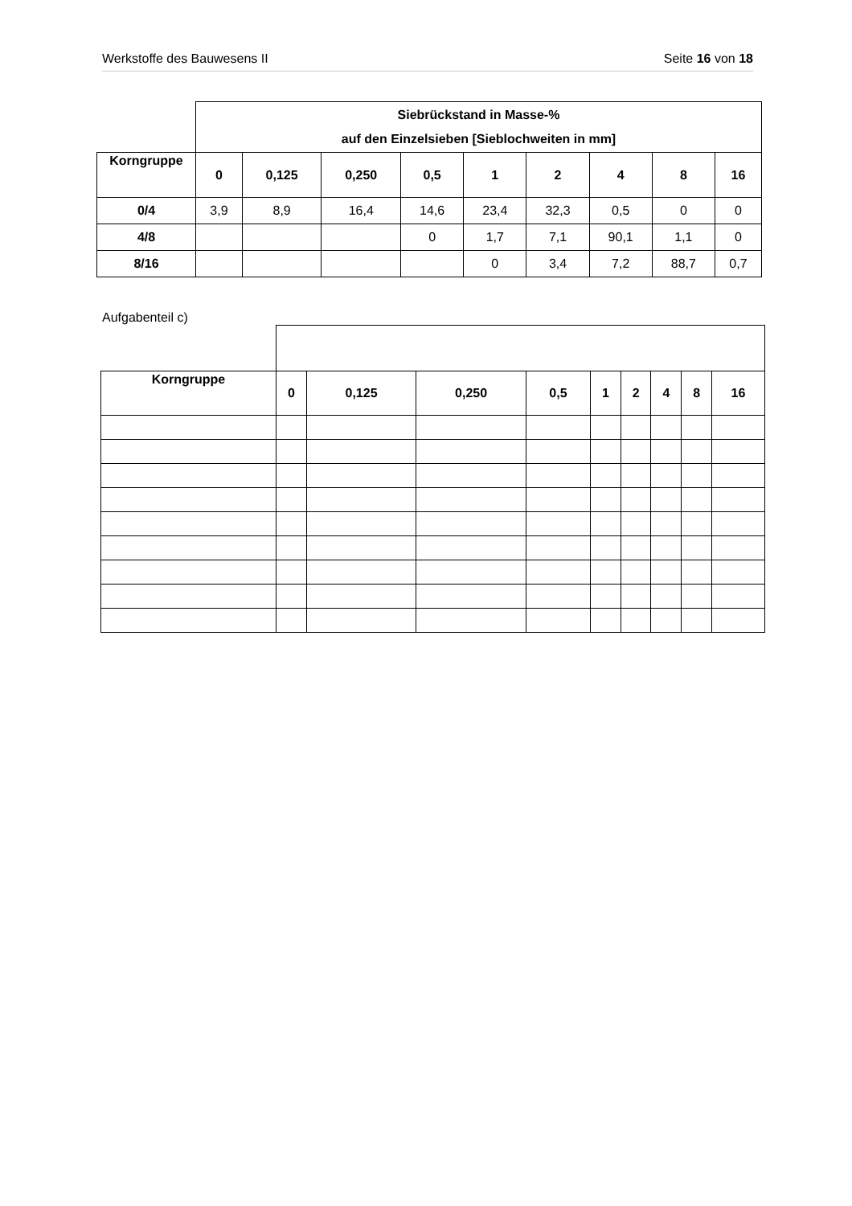Werkstoffe des Bauwesens II Seite 16 von 18
| | Siebrückstand in Masse-% auf den Einzelsieben [Sieblochweiten in mm] | | | | | | | | |
| --- | --- | --- | --- | --- | --- | --- | --- | --- | --- |
| Korngruppe | 0 | 0,125 | 0,250 | 0,5 | 1 | 2 | 4 | 8 | 16 |
| 0/4 | 3,9 | 8,9 | 16,4 | 14,6 | 23,4 | 32,3 | 0,5 | 0 | 0 |
| 4/8 | | | | 0 | 1,7 | 7,1 | 90,1 | 1,1 | 0 |
| 8/16 | | | | | 0 | 3,4 | 7,2 | 88,7 | 0,7 |
Aufgabenteil c)
| Korngruppe | 0 | 0,125 | 0,250 | 0,5 | 1 | 2 | 4 | 8 | 16 |
| --- | --- | --- | --- | --- | --- | --- | --- | --- | --- |